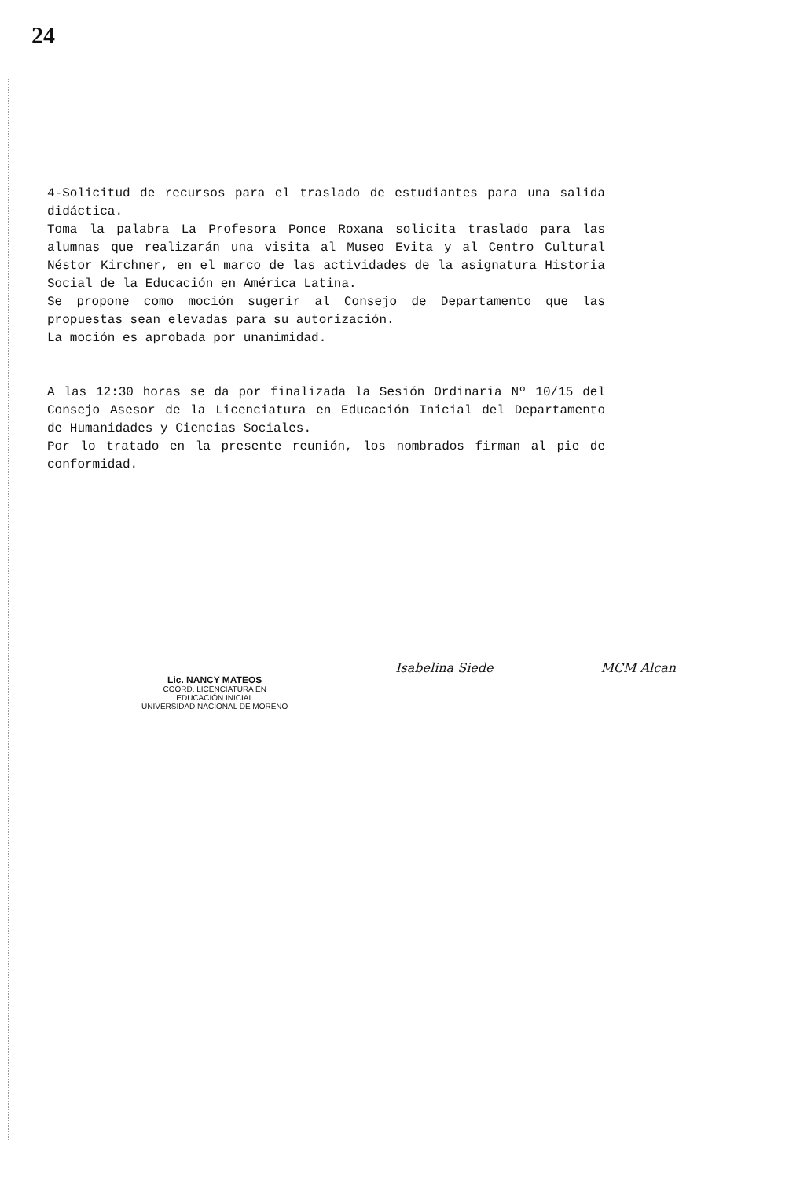24
4-Solicitud de recursos para el traslado de estudiantes para una salida didáctica.
Toma la palabra La Profesora Ponce Roxana solicita traslado para las alumnas que realizarán una visita al Museo Evita y al Centro Cultural Néstor Kirchner, en el marco de las actividades de la asignatura Historia Social de la Educación en América Latina.
Se propone como moción sugerir al Consejo de Departamento que las propuestas sean elevadas para su autorización.
La moción es aprobada por unanimidad.
A las 12:30 horas se da por finalizada la Sesión Ordinaria Nº 10/15 del Consejo Asesor de la Licenciatura en Educación Inicial del Departamento de Humanidades y Ciencias Sociales.
Por lo tratado en la presente reunión, los nombrados firman al pie de conformidad.
Lic. NANCY MATEOS
COORD. LICENCIATURA EN
EDUCACIÓN INICIAL
UNIVERSIDAD NACIONAL DE MORENO
Isabelina Siede MCM Alcan